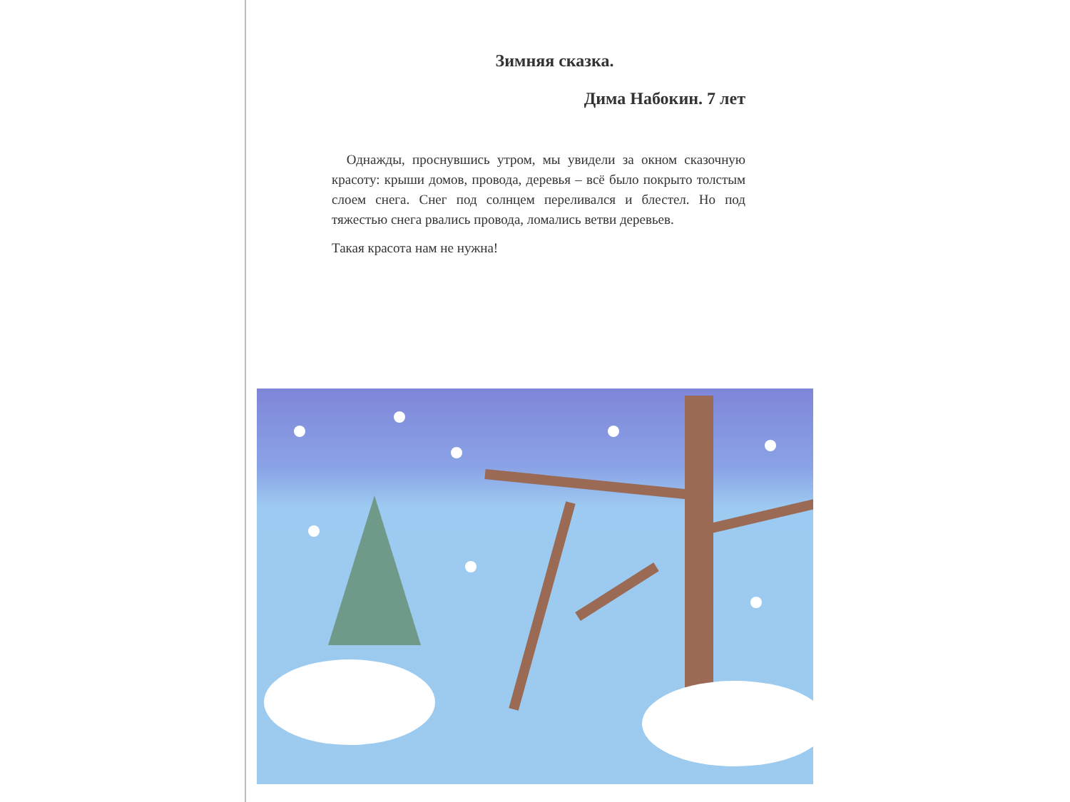Зимняя сказка.
Дима Набокин. 7 лет
Однажды, проснувшись утром, мы увидели за окном сказочную красоту: крыши домов, провода, деревья – всё было покрыто толстым слоем снега. Снег под солнцем переливался и блестел. Но под тяжестью снега рвались провода, ломались ветви деревьев.
Такая красота нам не нужна!